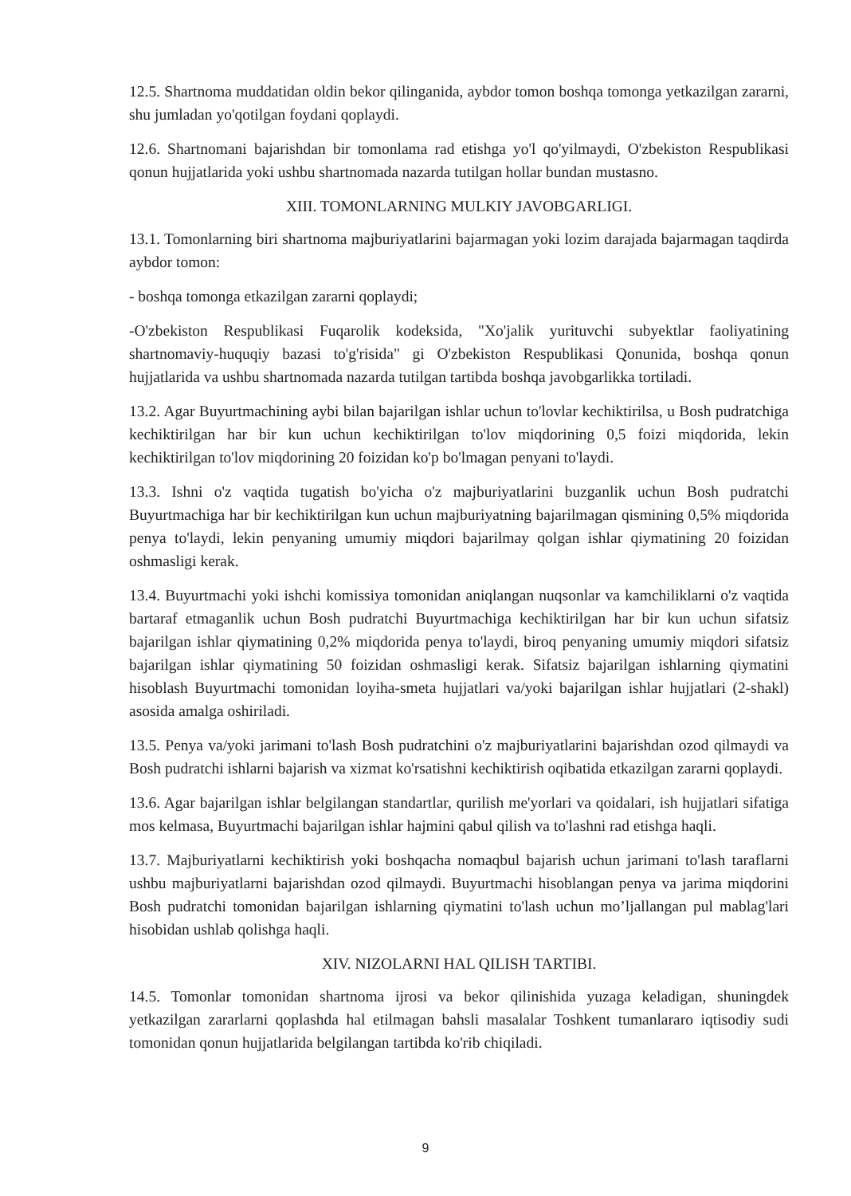12.5. Shartnoma muddatidan oldin bekor qilinganida, aybdor tomon boshqa tomonga yetkazilgan zararni, shu jumladan yo'qotilgan foydani qoplaydi.
12.6. Shartnomani bajarishdan bir tomonlama rad etishga yo'l qo'yilmaydi, O'zbekiston Respublikasi qonun hujjatlarida yoki ushbu shartnomada nazarda tutilgan hollar bundan mustasno.
XIII. TOMONLARNING MULKIY JAVOBGARLIGI.
13.1. Tomonlarning biri shartnoma majburiyatlarini bajarmagan yoki lozim darajada bajarmagan taqdirda aybdor tomon:
- boshqa tomonga etkazilgan zararni qoplaydi;
-O'zbekiston Respublikasi Fuqarolik kodeksida, "Xo'jalik yurituvchi subyektlar faoliyatining shartnomaviy-huquqiy bazasi to'g'risida" gi O'zbekiston Respublikasi Qonunida, boshqa qonun hujjatlarida va ushbu shartnomada nazarda tutilgan tartibda boshqa javobgarlikka tortiladi.
13.2. Agar Buyurtmachining aybi bilan bajarilgan ishlar uchun to'lovlar kechiktirilsa, u Bosh pudratchiga kechiktirilgan har bir kun uchun kechiktirilgan to'lov miqdorining 0,5 foizi miqdorida, lekin kechiktirilgan to'lov miqdorining 20 foizidan ko'p bo'lmagan penyani to'laydi.
13.3. Ishni o'z vaqtida tugatish bo'yicha o'z majburiyatlarini buzganlik uchun Bosh pudratchi Buyurtmachiga har bir kechiktirilgan kun uchun majburiyatning bajarilmagan qismining 0,5% miqdorida penya to'laydi, lekin penyaning umumiy miqdori bajarilmay qolgan ishlar qiymatining 20 foizidan oshmasligi kerak.
13.4. Buyurtmachi yoki ishchi komissiya tomonidan aniqlangan nuqsonlar va kamchiliklarni o'z vaqtida bartaraf etmaganlik uchun Bosh pudratchi Buyurtmachiga kechiktirilgan har bir kun uchun sifatsiz bajarilgan ishlar qiymatining 0,2% miqdorida penya to'laydi, biroq penyaning umumiy miqdori sifatsiz bajarilgan ishlar qiymatining 50 foizidan oshmasligi kerak. Sifatsiz bajarilgan ishlarning qiymatini hisoblash Buyurtmachi tomonidan loyiha-smeta hujjatlari va/yoki bajarilgan ishlar hujjatlari (2-shakl) asosida amalga oshiriladi.
13.5. Penya va/yoki jarimani to'lash Bosh pudratchini o'z majburiyatlarini bajarishdan ozod qilmaydi va Bosh pudratchi ishlarni bajarish va xizmat ko'rsatishni kechiktirish oqibatida etkazilgan zararni qoplaydi.
13.6. Agar bajarilgan ishlar belgilangan standartlar, qurilish me'yorlari va qoidalari, ish hujjatlari sifatiga mos kelmasa, Buyurtmachi bajarilgan ishlar hajmini qabul qilish va to'lashni rad etishga haqli.
13.7. Majburiyatlarni kechiktirish yoki boshqacha nomaqbul bajarish uchun jarimani to'lash taraflarni ushbu majburiyatlarni bajarishdan ozod qilmaydi. Buyurtmachi hisoblangan penya va jarima miqdorini Bosh pudratchi tomonidan bajarilgan ishlarning qiymatini to'lash uchun mo’ljallangan pul mablag'lari hisobidan ushlab qolishga haqli.
XIV. NIZOLARNI HAL QILISH TARTIBI.
14.5. Tomonlar tomonidan shartnoma ijrosi va bekor qilinishida yuzaga keladigan, shuningdek yetkazilgan zararlarni qoplashda hal etilmagan bahsli masalalar Toshkent tumanlararo iqtisodiy sudi tomonidan qonun hujjatlarida belgilangan tartibda ko'rib chiqiladi.
9